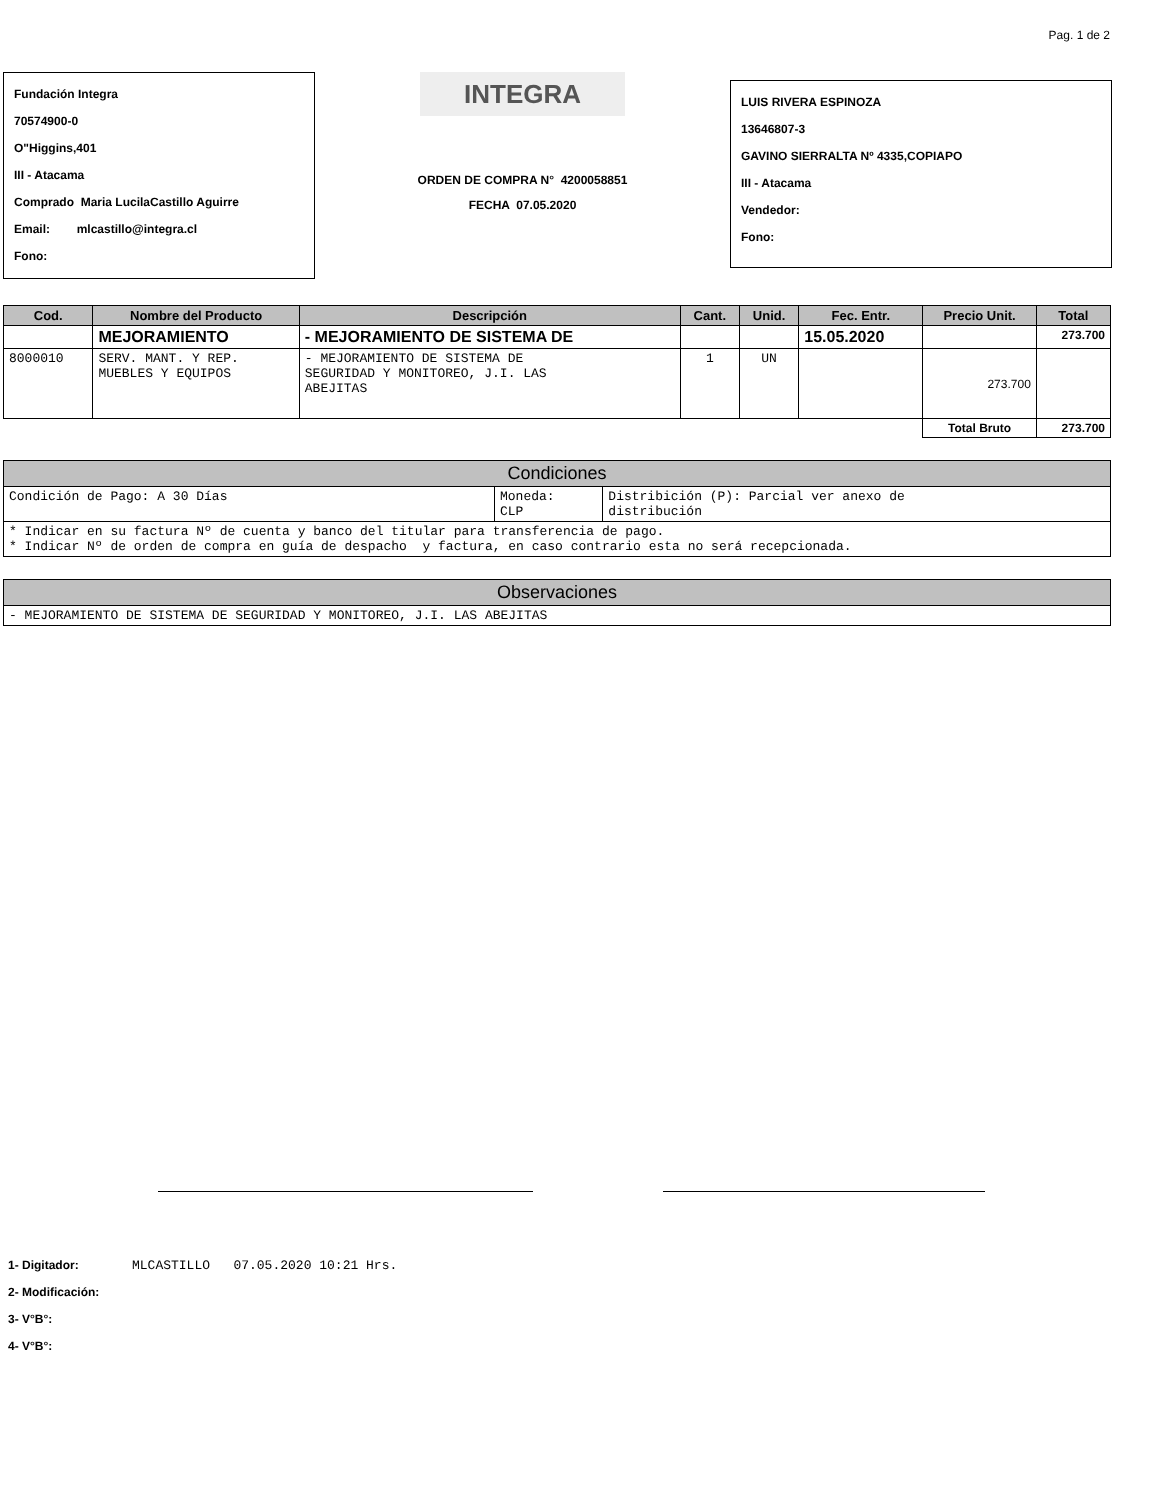Pag. 1 de 2
Fundación Integra
70574900-0
O"Higgins,401
III - Atacama
Comprado Maria LucilaCastillo Aguirre
Email: mlcastillo@integra.cl
Fono:
INTEGRA
ORDEN DE COMPRA N° 4200058851
FECHA 07.05.2020
LUIS RIVERA ESPINOZA
13646807-3
GAVINO SIERRALTA Nº 4335,COPIAPO
III - Atacama
Vendedor:
Fono:
| Cod. | Nombre del Producto | Descripción | Cant. | Unid. | Fec. Entr. | Precio Unit. | Total |
| --- | --- | --- | --- | --- | --- | --- | --- |
| | MEJORAMIENTO | - MEJORAMIENTO DE SISTEMA DE | | | 15.05.2020 | | 273.700 |
| 8000010 | SERV. MANT. Y REP. MUEBLES Y EQUIPOS | - MEJORAMIENTO DE SISTEMA DE SEGURIDAD Y MONITOREO, J.I. LAS ABEJITAS | 1 | UN | | 273.700 | |
| | | | | | | Total Bruto | 273.700 |
| Condiciones | | |
| --- | --- | --- |
| Condición de Pago: A 30 Días | Moneda: CLP | Distribición (P): Parcial ver anexo de distribución |
| * Indicar en su factura Nº de cuenta y banco del titular para transferencia de pago. * Indicar Nº de orden de compra en guía de despacho y factura, en caso contrario esta no será recepcionada. | | |
| Observaciones |
| --- |
| - MEJORAMIENTO DE SISTEMA DE SEGURIDAD Y MONITOREO, J.I. LAS ABEJITAS |
1- Digitador: MLCASTILLO 07.05.2020 10:21 Hrs.
2- Modificación:
3- V°B°:
4- V°B°: